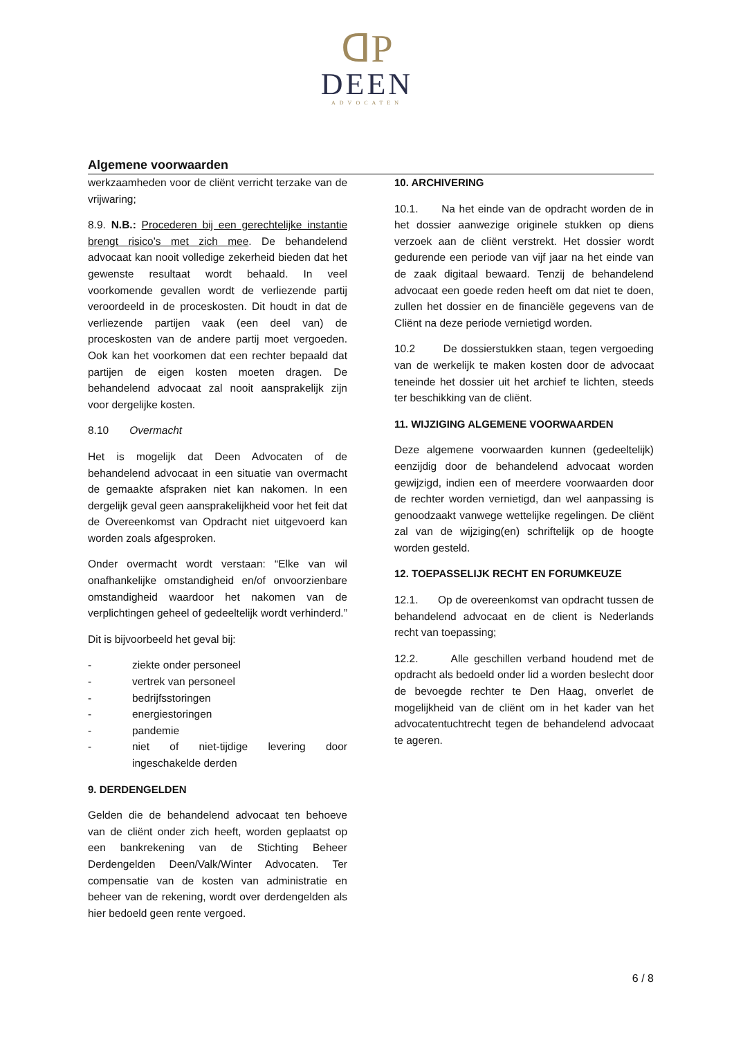ᗡP
DEEN
ADVOCATEN
Algemene voorwaarden
werkzaamheden voor de cliënt verricht terzake van de vrijwaring;
8.9. N.B.: Procederen bij een gerechtelijke instantie brengt risico’s met zich mee. De behandelend advocaat kan nooit volledige zekerheid bieden dat het gewenste resultaat wordt behaald. In veel voorkomende gevallen wordt de verliezende partij veroordeeld in de proceskosten. Dit houdt in dat de verliezende partijen vaak (een deel van) de proceskosten van de andere partij moet vergoeden. Ook kan het voorkomen dat een rechter bepaald dat partijen de eigen kosten moeten dragen. De behandelend advocaat zal nooit aansprakelijk zijn voor dergelijke kosten.
8.10 Overmacht
Het is mogelijk dat Deen Advocaten of de behandelend advocaat in een situatie van overmacht de gemaakte afspraken niet kan nakomen. In een dergelijk geval geen aansprakelijkheid voor het feit dat de Overeenkomst van Opdracht niet uitgevoerd kan worden zoals afgesproken.
Onder overmacht wordt verstaan: “Elke van wil onafhankelijke omstandigheid en/of onvoorzienbare omstandigheid waardoor het nakomen van de verplichtingen geheel of gedeeltelijk wordt verhinderd.”
Dit is bijvoorbeeld het geval bij:
- ziekte onder personeel
- vertrek van personeel
- bedrijfsstoringen
- energiestoringen
- pandemie
- niet of niet-tijdige levering door ingeschakelde derden
9. DERDENGELDEN
Gelden die de behandelend advocaat ten behoeve van de cliënt onder zich heeft, worden geplaatst op een bankrekening van de Stichting Beheer Derdengelden Deen/Valk/Winter Advocaten. Ter compensatie van de kosten van administratie en beheer van de rekening, wordt over derdengelden als hier bedoeld geen rente vergoed.
10. ARCHIVERING
10.1. Na het einde van de opdracht worden de in het dossier aanwezige originele stukken op diens verzoek aan de cliënt verstrekt. Het dossier wordt gedurende een periode van vijf jaar na het einde van de zaak digitaal bewaard. Tenzij de behandelend advocaat een goede reden heeft om dat niet te doen, zullen het dossier en de financiële gegevens van de Cliënt na deze periode vernietigd worden.
10.2 De dossierstukken staan, tegen vergoeding van de werkelijk te maken kosten door de advocaat teneinde het dossier uit het archief te lichten, steeds ter beschikking van de cliënt.
11. WIJZIGING ALGEMENE VOORWAARDEN
Deze algemene voorwaarden kunnen (gedeeltelijk) eenzijdig door de behandelend advocaat worden gewijzigd, indien een of meerdere voorwaarden door de rechter worden vernietigd, dan wel aanpassing is genoodzaakt vanwege wettelijke regelingen. De cliënt zal van de wijziging(en) schriftelijk op de hoogte worden gesteld.
12. TOEPASSELIJK RECHT EN FORUMKEUZE
12.1. Op de overeenkomst van opdracht tussen de behandelend advocaat en de client is Nederlands recht van toepassing;
12.2. Alle geschillen verband houdend met de opdracht als bedoeld onder lid a worden beslecht door de bevoegde rechter te Den Haag, onverlet de mogelijkheid van de cliënt om in het kader van het advocatentuchtrecht tegen de behandelend advocaat te ageren.
6 / 8